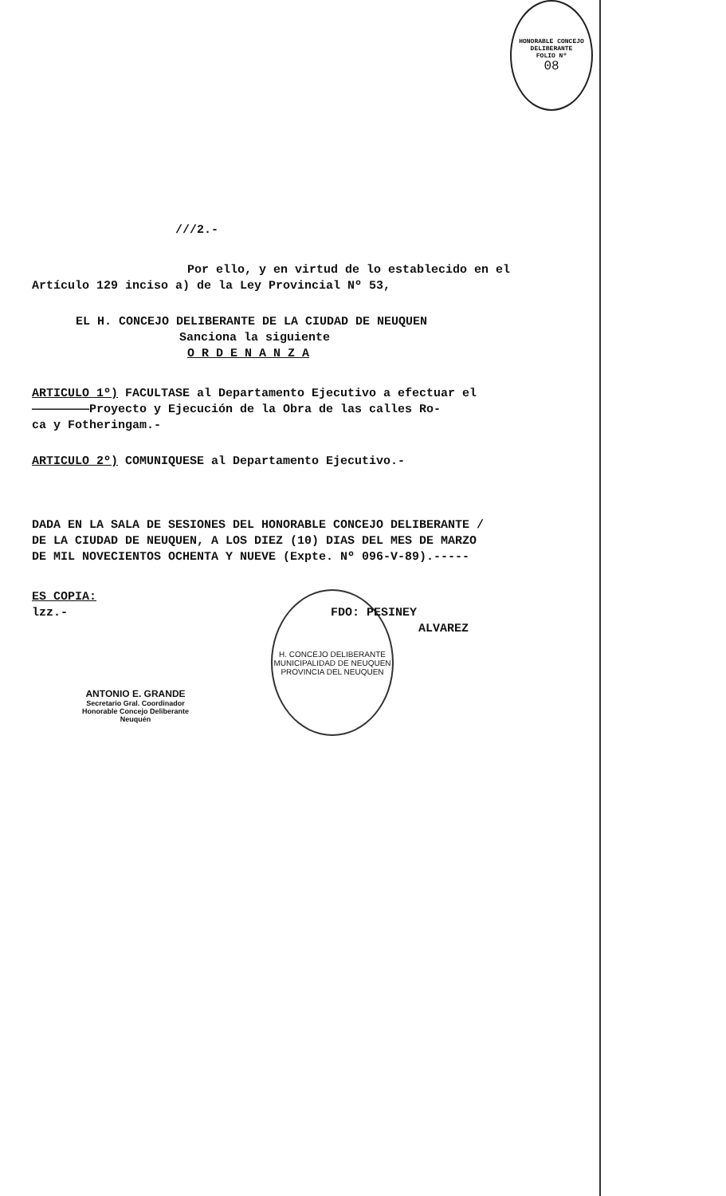HONORABLE CONCEJO DELIBERANTE
FOLIO Nº
08
///2.-
Por ello, y en virtud de lo establecido en el
Artículo 129 inciso a) de la Ley Provincial Nº 53,
EL H. CONCEJO DELIBERANTE DE LA CIUDAD DE NEUQUEN
Sanciona la siguiente
O R D E N A N Z A
ARTICULO 1º) FACULTASE al Departamento Ejecutivo a efectuar el
————————Proyecto y Ejecución de la Obra de las calles Ro-
ca y Fotheringam.-
ARTICULO 2º) COMUNIQUESE al Departamento Ejecutivo.-
DADA EN LA SALA DE SESIONES DEL HONORABLE CONCEJO DELIBERANTE /
DE LA CIUDAD DE NEUQUEN, A LOS DIEZ (10) DIAS DEL MES DE MARZO
DE MIL NOVECIENTOS OCHENTA Y NUEVE (Expte. Nº 096-V-89).-----
ES COPIA:
lzz.- FDO: PESINEY
ALVAREZ
H. CONCEJO DELIBERANTE
MUNICIPALIDAD DE NEUQUEN
PROVINCIA DEL NEUQUEN
ANTONIO E. GRANDE
Secretario Gral. Coordinador
Honorable Concejo Deliberante
Neuquén